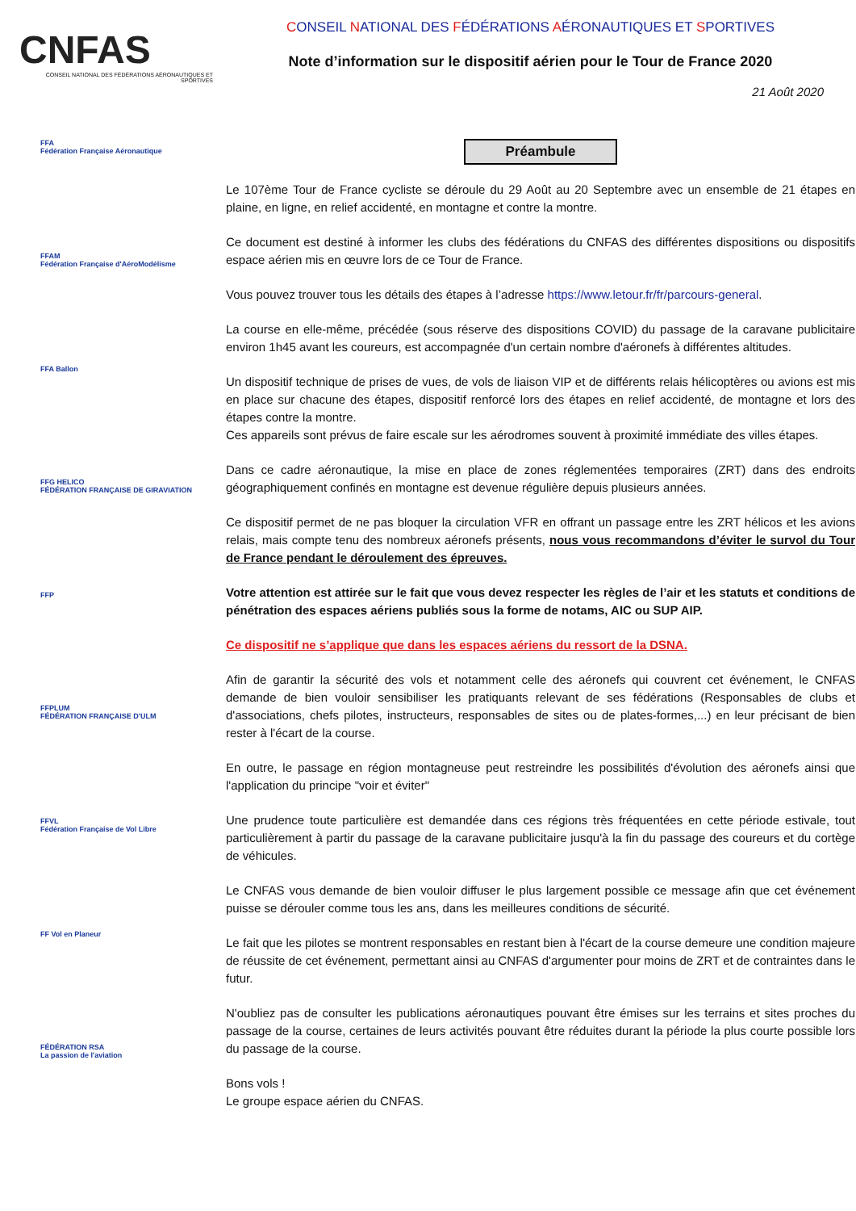CNFAS
CONSEIL NATIONAL DES FÉDÉRATIONS AÉRONAUTIQUES ET SPORTIVES
CONSEIL NATIONAL DES FÉDÉRATIONS AÉRONAUTIQUES ET SPORTIVES
Note d’information sur le dispositif aérien pour le Tour de France 2020
21 Août 2020
FFA
Fédération Française Aéronautique
FFAM
Fédération Française d'AéroModélisme
FFA Ballon
FFG HELICO
FÉDÉRATION FRANÇAISE DE GIRAVIATION
FFP
FFPLUM
FÉDÉRATION FRANÇAISE D'ULM
FFVL
Fédération Française de Vol Libre
FF Vol en Planeur
FÉDÉRATION RSA
La passion de l'aviation
Préambule
Le 107ème Tour de France cycliste se déroule du 29 Août au 20 Septembre avec un ensemble de 21 étapes en plaine, en ligne, en relief accidenté, en montagne et contre la montre.
Ce document est destiné à informer les clubs des fédérations du CNFAS des différentes dispositions ou dispositifs espace aérien mis en œuvre lors de ce Tour de France.
Vous pouvez trouver tous les détails des étapes à l’adresse https://www.letour.fr/fr/parcours-general.
La course en elle-même, précédée (sous réserve des dispositions COVID) du passage de la caravane publicitaire environ 1h45 avant les coureurs, est accompagnée d'un certain nombre d'aéronefs à différentes altitudes.
Un dispositif technique de prises de vues, de vols de liaison VIP et de différents relais hélicoptères ou avions est mis en place sur chacune des étapes, dispositif renforcé lors des étapes en relief accidenté, de montagne et lors des étapes contre la montre.
Ces appareils sont prévus de faire escale sur les aérodromes souvent à proximité immédiate des villes étapes.
Dans ce cadre aéronautique, la mise en place de zones réglementées temporaires (ZRT) dans des endroits géographiquement confinés en montagne est devenue régulière depuis plusieurs années.
Ce dispositif permet de ne pas bloquer la circulation VFR en offrant un passage entre les ZRT hélicos et les avions relais, mais compte tenu des nombreux aéronefs présents, nous vous recommandons d’éviter le survol du Tour de France pendant le déroulement des épreuves.
Votre attention est attirée sur le fait que vous devez respecter les règles de l’air et les statuts et conditions de pénétration des espaces aériens publiés sous la forme de notams, AIC ou SUP AIP.
Ce dispositif ne s’applique que dans les espaces aériens du ressort de la DSNA.
Afin de garantir la sécurité des vols et notamment celle des aéronefs qui couvrent cet événement, le CNFAS demande de bien vouloir sensibiliser les pratiquants relevant de ses fédérations (Responsables de clubs et d'associations, chefs pilotes, instructeurs, responsables de sites ou de plates-formes,...) en leur précisant de bien rester à l'écart de la course.
En outre, le passage en région montagneuse peut restreindre les possibilités d'évolution des aéronefs ainsi que l'application du principe "voir et éviter"
Une prudence toute particulière est demandée dans ces régions très fréquentées en cette période estivale, tout particulièrement à partir du passage de la caravane publicitaire jusqu'à la fin du passage des coureurs et du cortège de véhicules.
Le CNFAS vous demande de bien vouloir diffuser le plus largement possible ce message afin que cet événement puisse se dérouler comme tous les ans, dans les meilleures conditions de sécurité.
Le fait que les pilotes se montrent responsables en restant bien à l'écart de la course demeure une condition majeure de réussite de cet événement, permettant ainsi au CNFAS d'argumenter pour moins de ZRT et de contraintes dans le futur.
N'oubliez pas de consulter les publications aéronautiques pouvant être émises sur les terrains et sites proches du passage de la course, certaines de leurs activités pouvant être réduites durant la période la plus courte possible lors du passage de la course.
Bons vols !
Le groupe espace aérien du CNFAS.